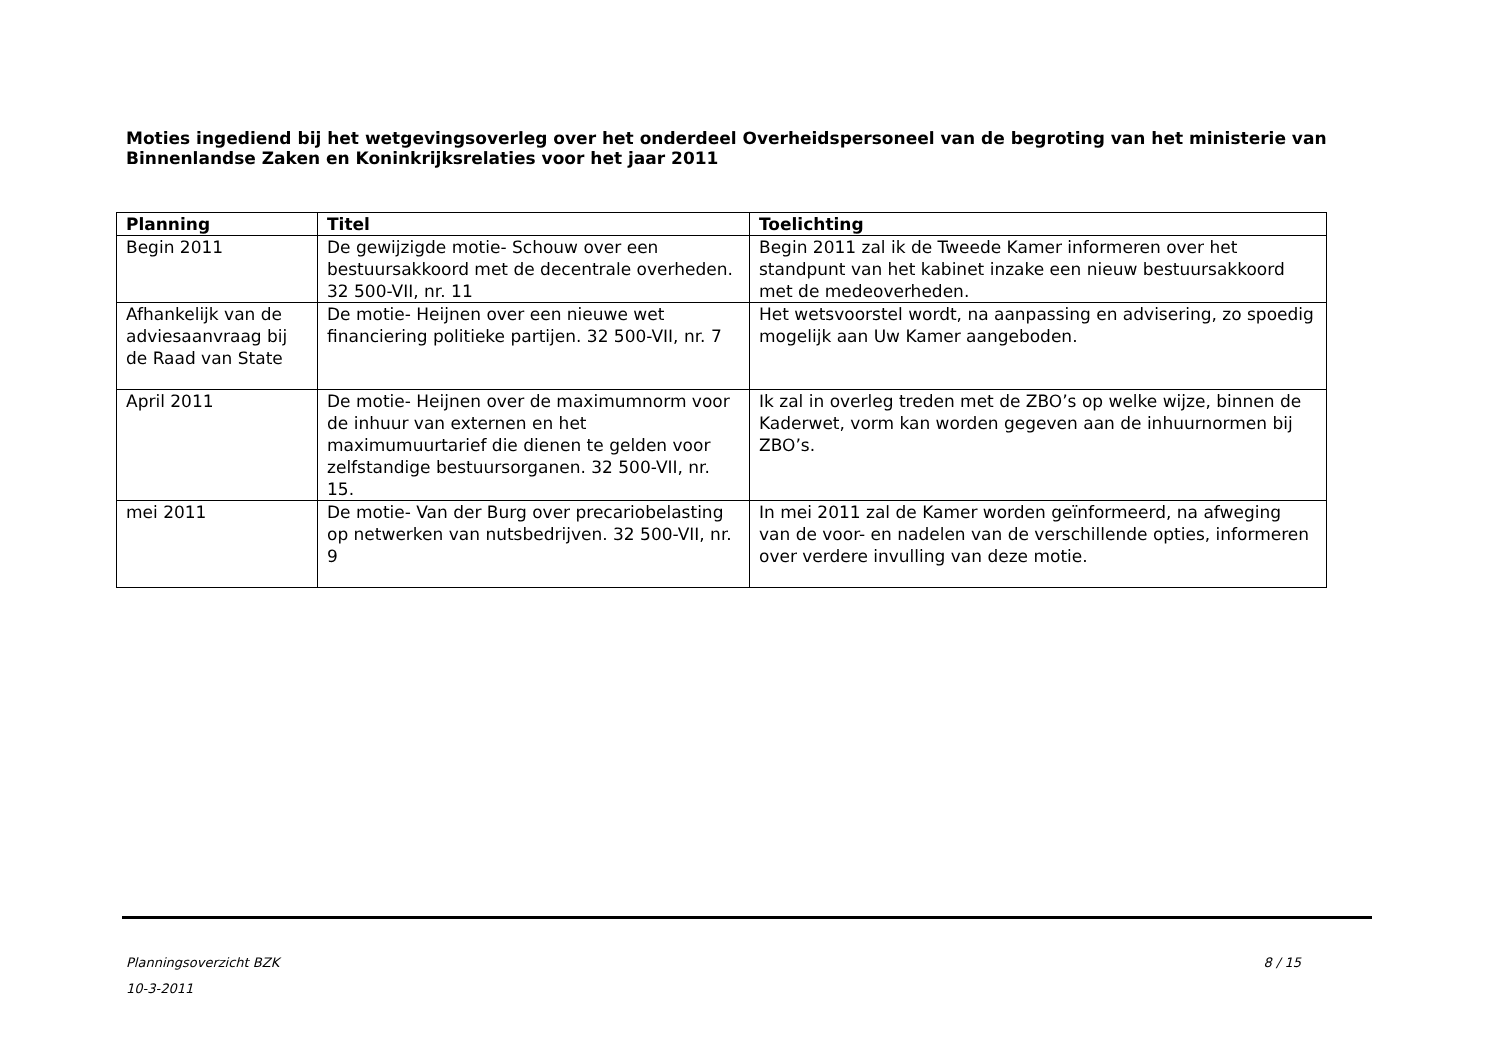Moties ingediend bij het wetgevingsoverleg over het onderdeel Overheidspersoneel van de begroting van het ministerie van Binnenlandse Zaken en Koninkrijksrelaties voor het jaar 2011
| Planning | Titel | Toelichting |
| --- | --- | --- |
| Begin 2011 | De gewijzigde motie- Schouw over een bestuursakkoord met de decentrale overheden. 32 500-VII, nr. 11 | Begin 2011 zal ik de Tweede Kamer informeren over het standpunt van het kabinet inzake een nieuw bestuursakkoord met de medeoverheden. |
| Afhankelijk van de adviesaanvraag bij de Raad van State | De motie- Heijnen over een nieuwe wet financiering politieke partijen. 32 500-VII, nr. 7 | Het wetsvoorstel wordt, na aanpassing en advisering, zo spoedig mogelijk aan Uw Kamer aangeboden. |
| April 2011 | De motie- Heijnen over de maximumnorm voor de inhuur van externen en het maximumuurtarief die dienen te gelden voor zelfstandige bestuursorganen. 32 500-VII, nr. 15. | Ik zal in overleg treden met de ZBO’s op welke wijze, binnen de Kaderwet, vorm kan worden gegeven aan de inhuurnormen bij ZBO’s. |
| mei 2011 | De motie- Van der Burg over precariobelasting op netwerken van nutsbedrijven. 32 500-VII, nr. 9 | In mei 2011 zal de Kamer worden geïnformeerd, na afweging van de voor- en nadelen van de verschillende opties, informeren over verdere invulling van deze motie. |
8 / 15 Planningsoverzicht BZK
10-3-2011